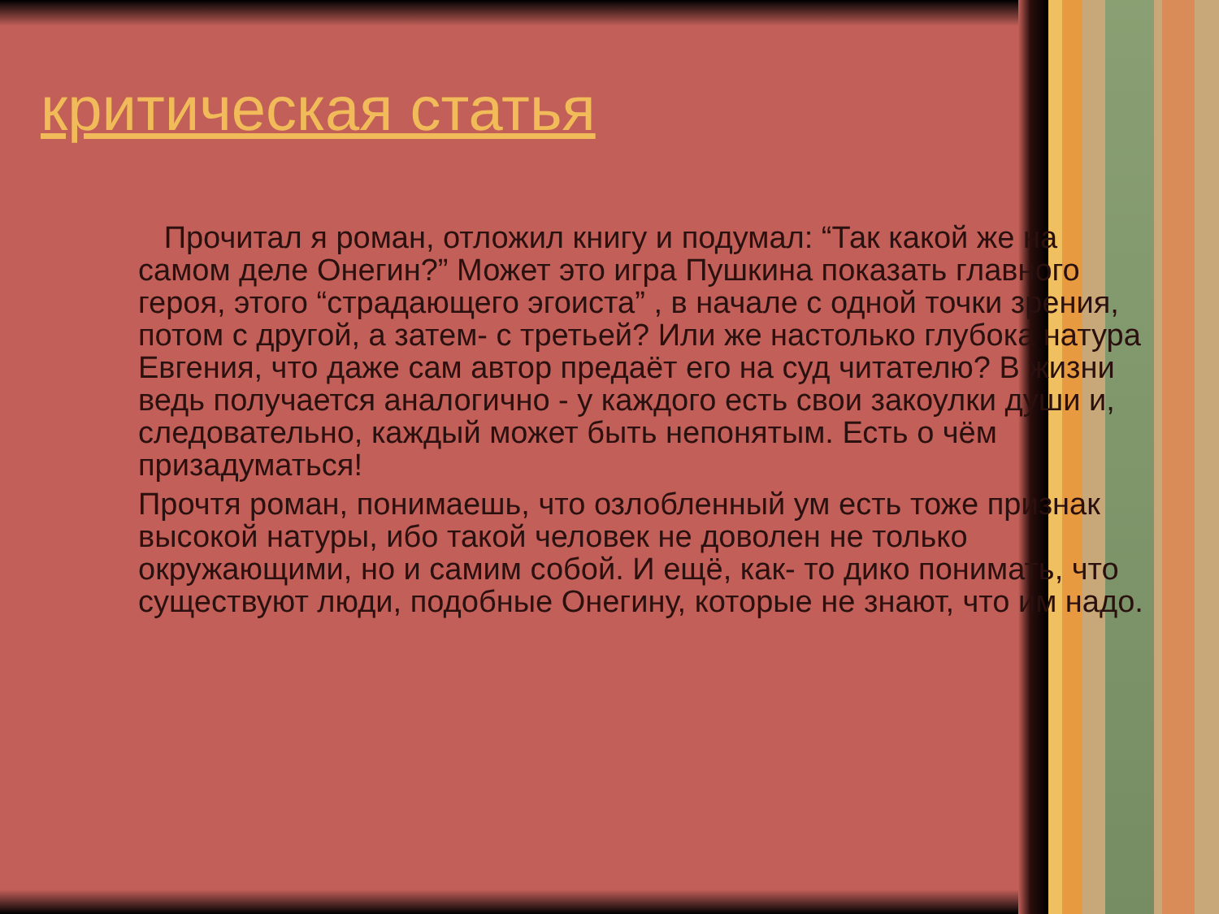критическая статья
Прочитал я роман, отложил книгу и подумал: “Так какой же на самом деле Онегин?” Может это игра Пушкина показать главного героя, этого “страдающего эгоиста” , в начале с одной точки зрения, потом с другой, а затем- с третьей? Или же настолько глубока натура Евгения, что даже сам автор предаёт его на суд читателю? В жизни ведь получается аналогично - у каждого есть свои закоулки души и, следовательно, каждый может быть непонятым. Есть о чём призадуматься!
Прочтя роман, понимаешь, что озлобленный ум есть тоже признак высокой натуры, ибо такой человек не доволен не только окружающими, но и самим собой. И ещё, как- то дико понимать, что существуют люди, подобные Онегину, которые не знают, что им надо.